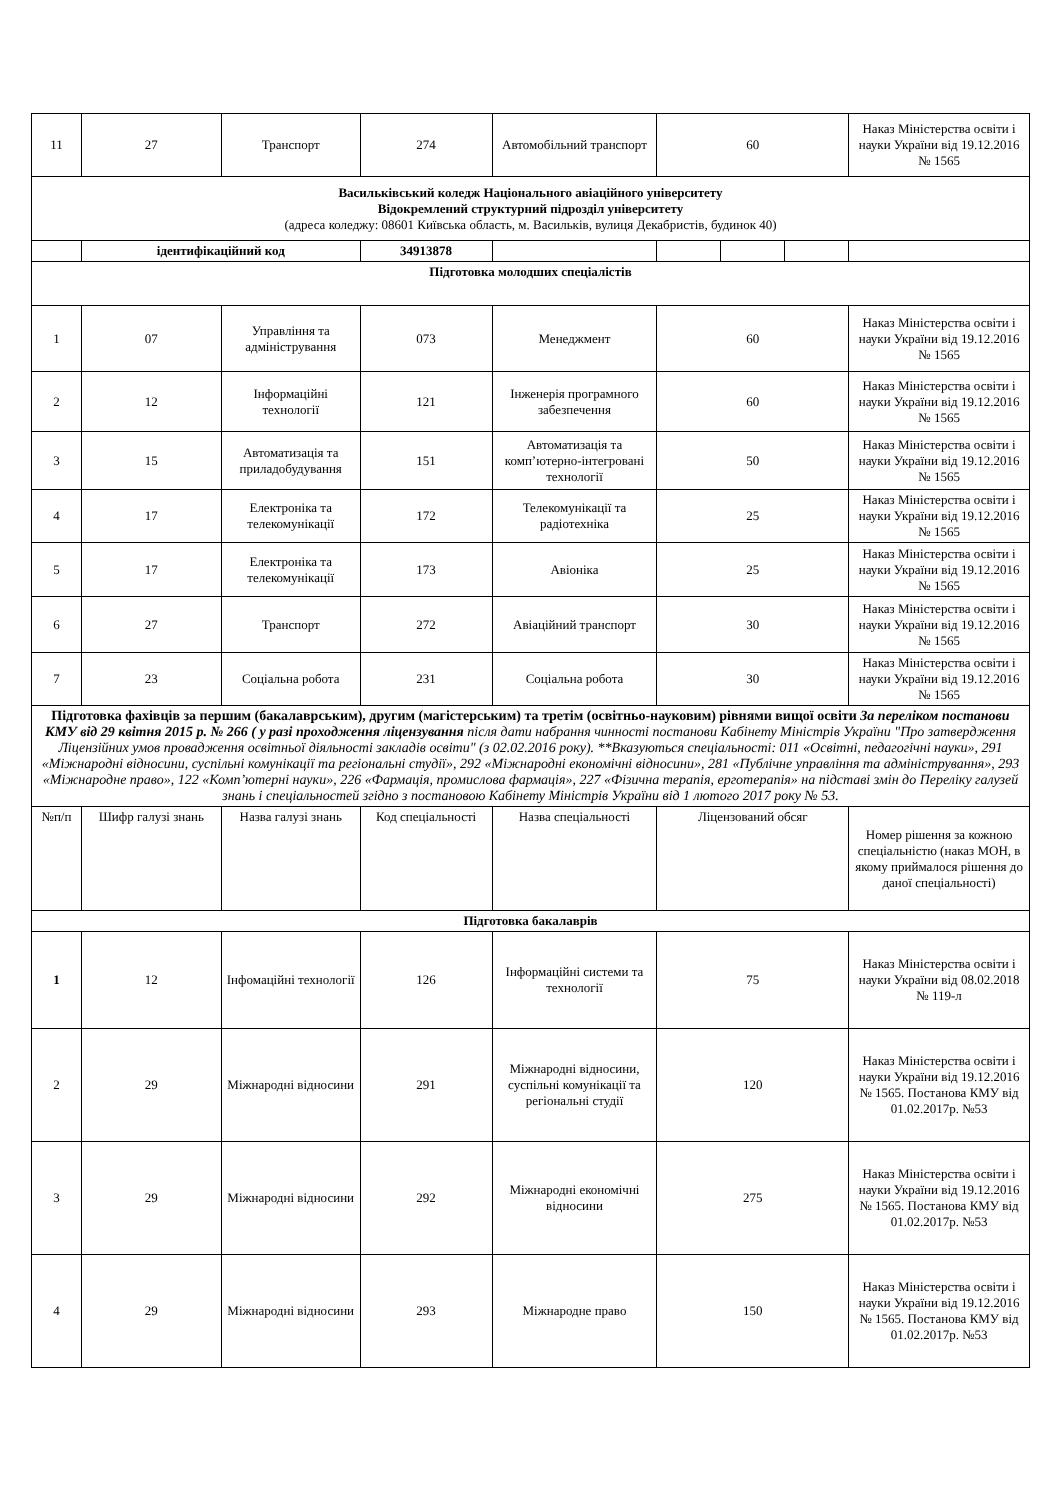| 11 | 27 | Транспорт | 274 | Автомобільний транспорт | 60 | | | Наказ Міністерства освіти і науки України від 19.12.2016 № 1565 |
| Васильківський коледж Національного авіаційного університету Відокремлений структурний підрозділ університету (адреса коледжу: 08601 Київська область, м. Васильків, вулиця Декабристів, будинок 40) | | | | | | | | |
| | ідентифікаційний код | | 34913878 | | | | | |
| Підготовка молодших спеціалістів | | | | | | | | |
| 1 | 07 | Управління та адміністрування | 073 | Менеджмент | 60 | | | Наказ Міністерства освіти і науки України від 19.12.2016 № 1565 |
| 2 | 12 | Інформаційні технології | 121 | Інженерія програмного забезпечення | 60 | | | Наказ Міністерства освіти і науки України від 19.12.2016 № 1565 |
| 3 | 15 | Автоматизація та приладобудування | 151 | Автоматизація та комп’ютерно-інтегровані технології | 50 | | | Наказ Міністерства освіти і науки України від 19.12.2016 № 1565 |
| 4 | 17 | Електроніка та телекомунікації | 172 | Телекомунікації та радіотехніка | 25 | | | Наказ Міністерства освіти і науки України від 19.12.2016 № 1565 |
| 5 | 17 | Електроніка та телекомунікації | 173 | Авіоніка | 25 | | | Наказ Міністерства освіти і науки України від 19.12.2016 № 1565 |
| 6 | 27 | Транспорт | 272 | Авіаційний транспорт | 30 | | | Наказ Міністерства освіти і науки України від 19.12.2016 № 1565 |
| 7 | 23 | Соціальна робота | 231 | Соціальна робота | 30 | | | Наказ Міністерства освіти і науки України від 19.12.2016 № 1565 |
| Підготовка фахівців за першим (бакалаврським), другим (магістерським) та третім (освітньо-науковим) рівнями вищої освіти За переліком постанови КМУ від 29 квітня 2015 р. № 266 ( у разі проходження ліцензування після дати набрання чинності постанови Кабінету Міністрів України "Про затвердження Ліцензійних умов провадження освітньої діяльності закладів освіти" (з 02.02.2016 року). **Вказуються спеціальності: 011 «Освітні, педагогічні науки», 291 «Міжнародні відносини, суспільні комунікації та регіональні студії», 292 «Міжнародні економічні відносини», 281 «Публічне управління та адміністрування», 293 «Міжнародне право», 122 «Комп’ютерні науки», 226 «Фармація, промислова фармація», 227 «Фізична терапія, ерготерапія» на підставі змін до Переліку галузей знань і спеціальностей згідно з постановою Кабінету Міністрів України від 1 лютого 2017 року № 53. | | | | | | | | |
| №п/п | Шифр галузі знань | Назва галузі знань | Код спеціальності | Назва спеціальності | Ліцензований обсяг | | | Номер рішення за кожною спеціальністю (наказ МОН, в якому приймалося рішення до даної спеціальності) |
| Підготовка бакалаврів | | | | | | | | |
| 1 | 12 | Інфомаційні технології | 126 | Інформаційні системи та технології | 75 | | | Наказ Міністерства освіти і науки України від 08.02.2018 № 119-л |
| 2 | 29 | Міжнародні відносини | 291 | Міжнародні відносини, суспільні комунікації та регіональні студії | 120 | | | Наказ Міністерства освіти і науки України від 19.12.2016 № 1565. Постанова КМУ від 01.02.2017р. №53 |
| 3 | 29 | Міжнародні відносини | 292 | Міжнародні економічні відносини | 275 | | | Наказ Міністерства освіти і науки України від 19.12.2016 № 1565. Постанова КМУ від 01.02.2017р. №53 |
| 4 | 29 | Міжнародні відносини | 293 | Міжнародне право | 150 | | | Наказ Міністерства освіти і науки України від 19.12.2016 № 1565. Постанова КМУ від 01.02.2017р. №53 |